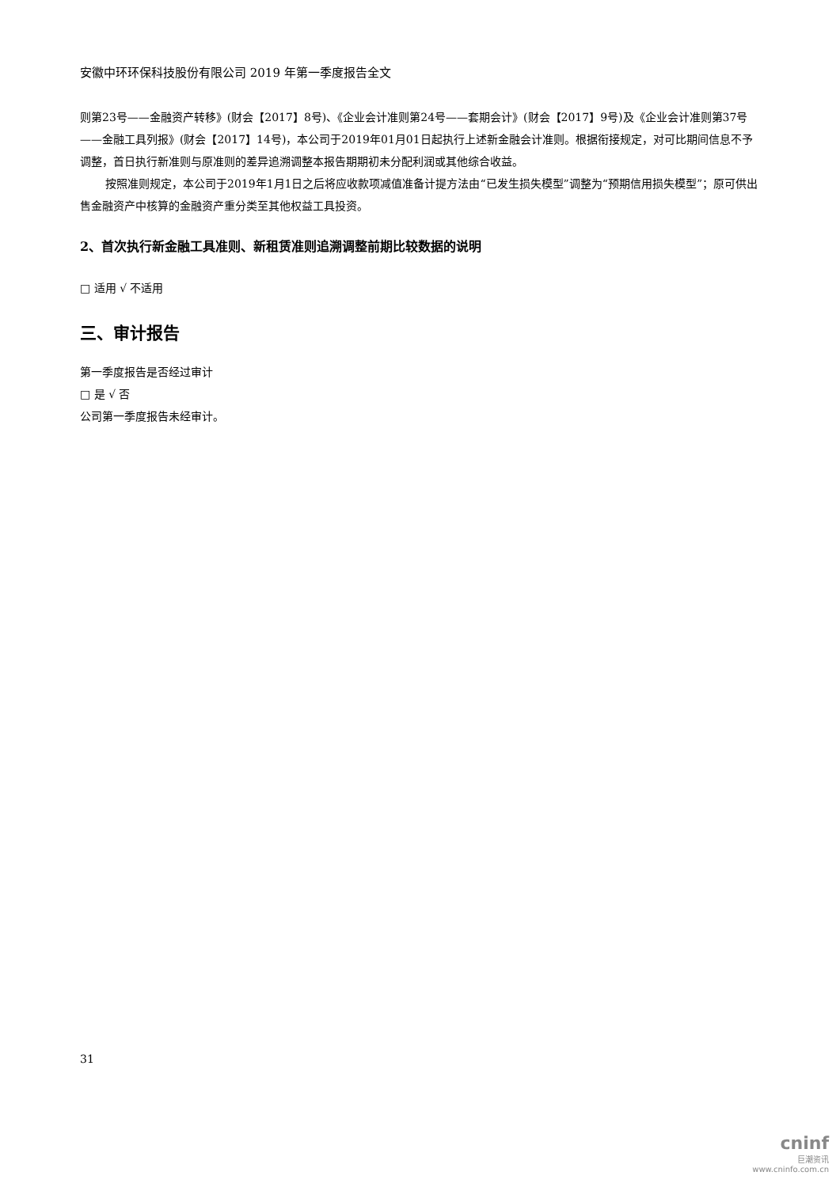安徽中环环保科技股份有限公司 2019 年第一季度报告全文
则第23号——金融资产转移》(财会【2017】8号)、《企业会计准则第24号——套期会计》(财会【2017】9号)及《企业会计准则第37号——金融工具列报》(财会【2017】14号)，本公司于2019年01月01日起执行上述新金融会计准则。根据衔接规定，对可比期间信息不予调整，首日执行新准则与原准则的差异追溯调整本报告期期初未分配利润或其他综合收益。
按照准则规定，本公司于2019年1月1日之后将应收款项减值准备计提方法由“已发生损失模型”调整为“预期信用损失模型”；原可供出售金融资产中核算的金融资产重分类至其他权益工具投资。
2、首次执行新金融工具准则、新租赁准则追溯调整前期比较数据的说明
□ 适用 √ 不适用
三、审计报告
第一季度报告是否经过审计
□ 是 √ 否
公司第一季度报告未经审计。
31
cninf
巨潮资讯
www.cninfo.com.cn